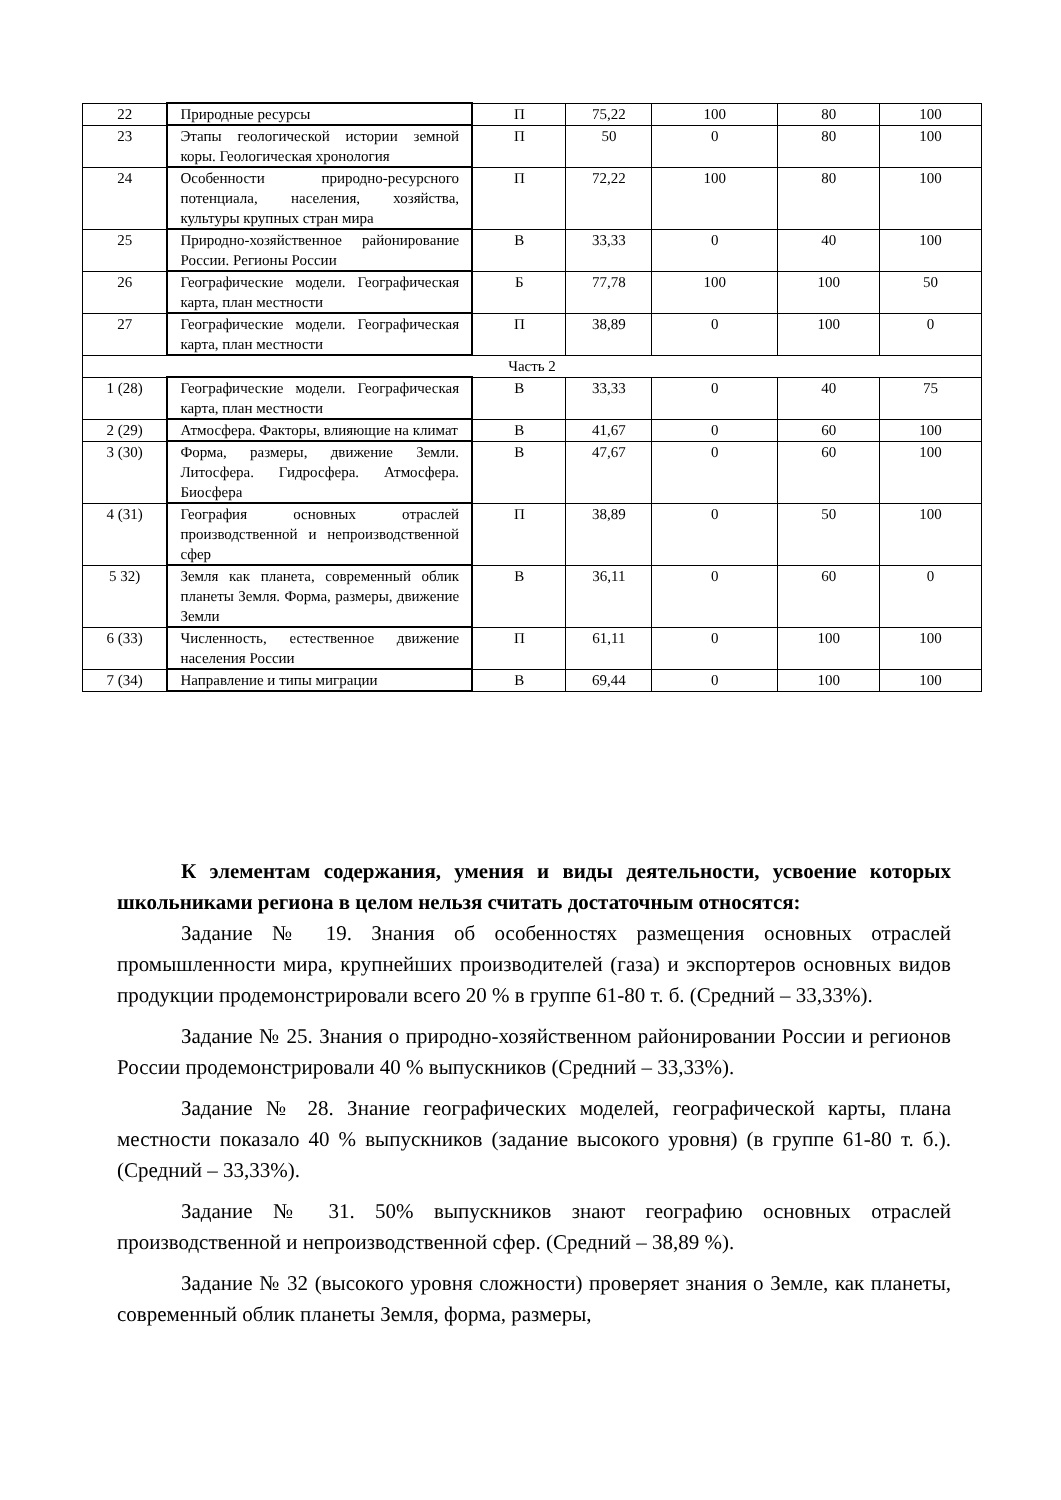| 22 | Природные ресурсы | П | 75,22 | 100 | 80 | 100 |
| 23 | Этапы геологической истории земной коры. Геологическая хронология | П | 50 | 0 | 80 | 100 |
| 24 | Особенности природно-ресурсного потенциала, населения, хозяйства, культуры крупных стран мира | П | 72,22 | 100 | 80 | 100 |
| 25 | Природно-хозяйственное районирование России. Регионы России | В | 33,33 | 0 | 40 | 100 |
| 26 | Географические модели. Географическая карта, план местности | Б | 77,78 | 100 | 100 | 50 |
| 27 | Географические модели. Географическая карта, план местности | П | 38,89 | 0 | 100 | 0 |
| Часть 2 | | | | | | |
| 1 (28) | Географические модели. Географическая карта, план местности | В | 33,33 | 0 | 40 | 75 |
| 2 (29) | Атмосфера. Факторы, влияющие на климат | В | 41,67 | 0 | 60 | 100 |
| 3 (30) | Форма, размеры, движение Земли. Литосфера. Гидросфера. Атмосфера. Биосфера | В | 47,67 | 0 | 60 | 100 |
| 4 (31) | География основных отраслей производственной и непроизводственной сфер | П | 38,89 | 0 | 50 | 100 |
| 5 32) | Земля как планета, современный облик планеты Земля. Форма, размеры, движение Земли | В | 36,11 | 0 | 60 | 0 |
| 6 (33) | Численность, естественное движение населения России | П | 61,11 | 0 | 100 | 100 |
| 7 (34) | Направление и типы миграции | В | 69,44 | 0 | 100 | 100 |
К элементам содержания, умения и виды деятельности, усвоение которых школьниками региона в целом нельзя считать достаточным относятся:
Задание № 19. Знания об особенностях размещения основных отраслей промышленности мира, крупнейших производителей (газа) и экспортеров основных видов продукции продемонстрировали всего 20 % в группе 61-80 т. б. (Средний – 33,33%).
Задание № 25. Знания о природно-хозяйственном районировании России и регионов России продемонстрировали 40 % выпускников (Средний – 33,33%).
Задание № 28. Знание географических моделей, географической карты, плана местности показало 40 % выпускников (задание высокого уровня) (в группе 61-80 т. б.). (Средний – 33,33%).
Задание № 31. 50% выпускников знают географию основных отраслей производственной и непроизводственной сфер. (Средний – 38,89 %).
Задание № 32 (высокого уровня сложности) проверяет знания о Земле, как планеты, современный облик планеты Земля, форма, размеры,